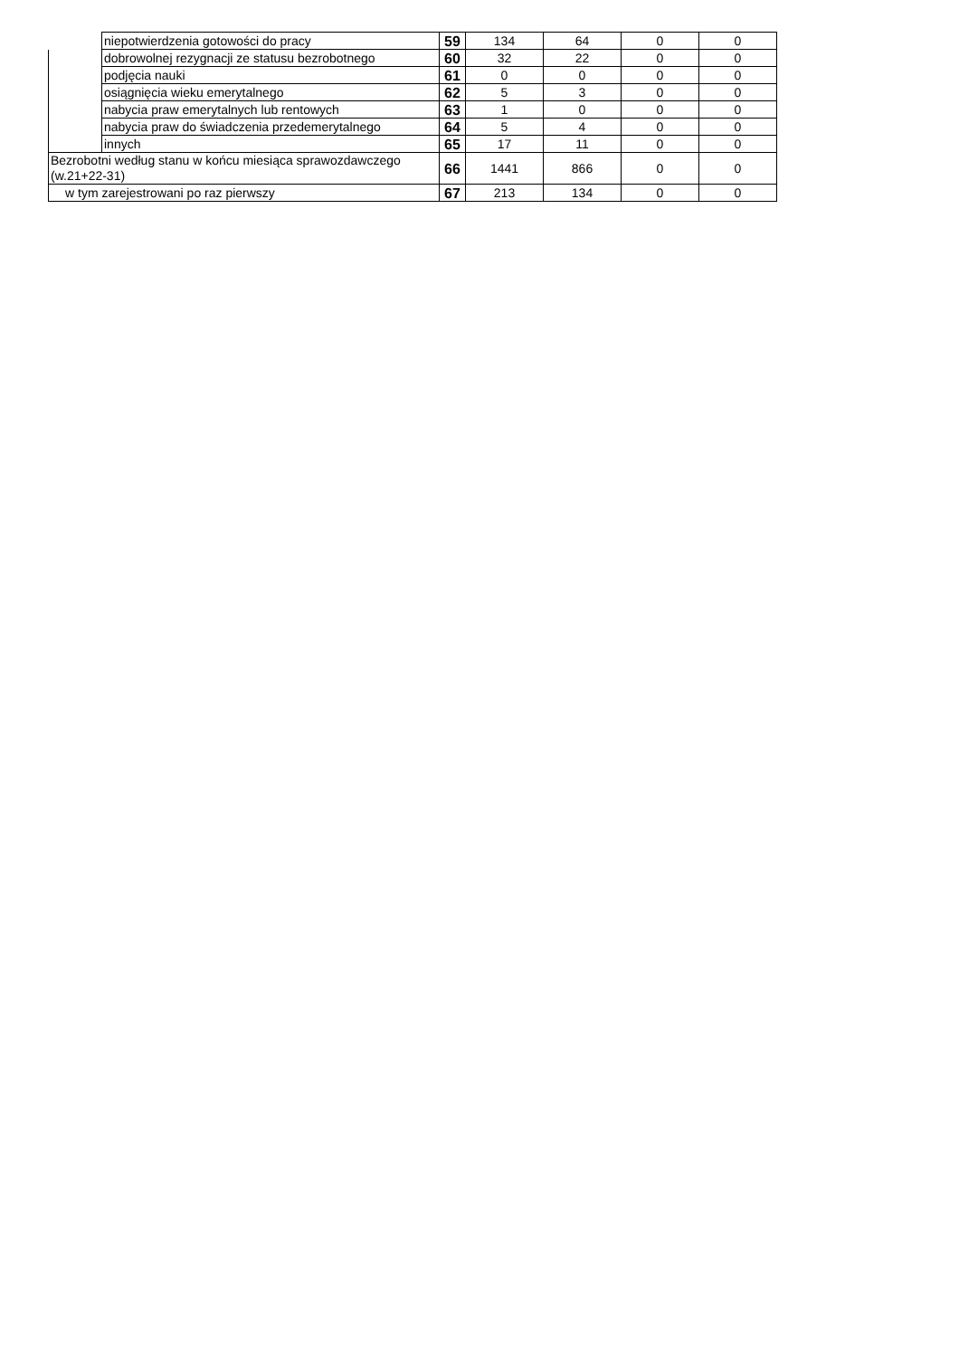| | niepotwierdzenia gotowości do pracy | 59 | 134 | 64 | 0 | 0 |
| | dobrowolnej rezygnacji ze statusu bezrobotnego | 60 | 32 | 22 | 0 | 0 |
| | podjęcia nauki | 61 | 0 | 0 | 0 | 0 |
| | osiągnięcia wieku emerytalnego | 62 | 5 | 3 | 0 | 0 |
| | nabycia praw emerytalnych lub rentowych | 63 | 1 | 0 | 0 | 0 |
| | nabycia praw do świadczenia przedemerytalnego | 64 | 5 | 4 | 0 | 0 |
| | innych | 65 | 17 | 11 | 0 | 0 |
| Bezrobotni według stanu w końcu miesiąca sprawozdawczego (w.21+22-31) | | 66 | 1441 | 866 | 0 | 0 |
| w tym zarejestrowani po raz pierwszy | | 67 | 213 | 134 | 0 | 0 |